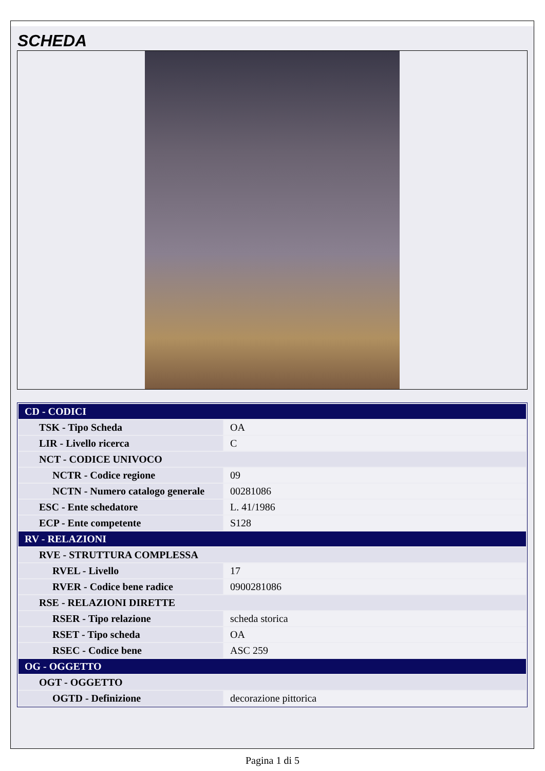SCHEDA
| CD - CODICI | |
| TSK - Tipo Scheda | OA |
| LIR - Livello ricerca | C |
| NCT - CODICE UNIVOCO | |
| NCTR - Codice regione | 09 |
| NCTN - Numero catalogo generale | 00281086 |
| ESC - Ente schedatore | L. 41/1986 |
| ECP - Ente competente | S128 |
| RV - RELAZIONI | |
| RVE - STRUTTURA COMPLESSA | |
| RVEL - Livello | 17 |
| RVER - Codice bene radice | 0900281086 |
| RSE - RELAZIONI DIRETTE | |
| RSER - Tipo relazione | scheda storica |
| RSET - Tipo scheda | OA |
| RSEC - Codice bene | ASC 259 |
| OG - OGGETTO | |
| OGT - OGGETTO | |
| OGTD - Definizione | decorazione pittorica |
Pagina 1 di 5